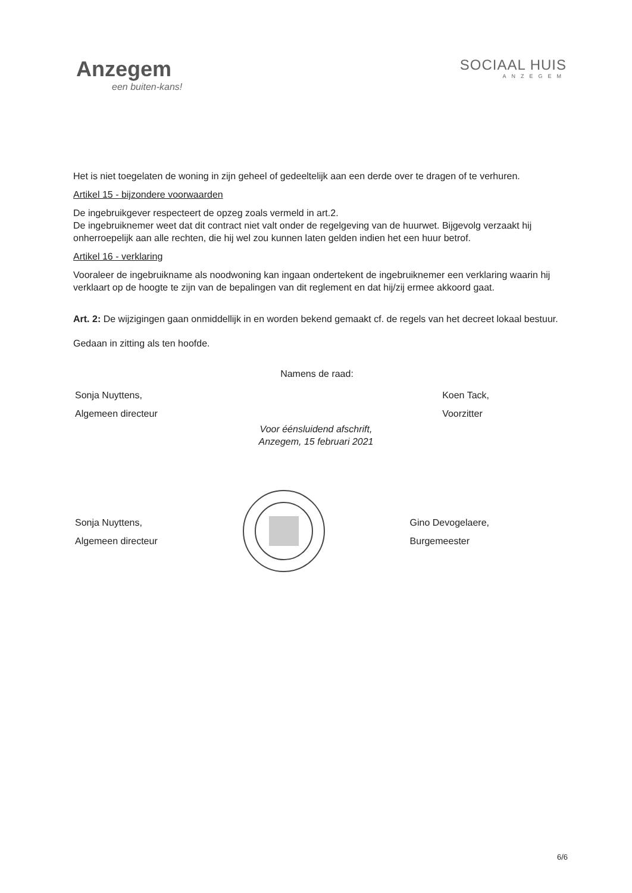Anzegem
een buiten-kans!
SOCIAAL HUIS
ANZEGEM
Het is niet toegelaten de woning in zijn geheel of gedeeltelijk aan een derde over te dragen of te verhuren.
Artikel 15 - bijzondere voorwaarden
De ingebruikgever respecteert de opzeg zoals vermeld in art.2.
De ingebruiknemer weet dat dit contract niet valt onder de regelgeving van de huurwet. Bijgevolg verzaakt hij onherroepelijk aan alle rechten, die hij wel zou kunnen laten gelden indien het een huur betrof.
Artikel 16 - verklaring
Vooraleer de ingebruikname als noodwoning kan ingaan ondertekent de ingebruiknemer een verklaring waarin hij verklaart op de hoogte te zijn van de bepalingen van dit reglement en dat hij/zij ermee akkoord gaat.
Art. 2: De wijzigingen gaan onmiddellijk in en worden bekend gemaakt cf. de regels van het decreet lokaal bestuur.
Gedaan in zitting als ten hoofde.
Namens de raad:
Sonja Nuyttens,
Algemeen directeur
Koen Tack,
Voorzitter
Voor éénsluidend afschrift,
Anzegem, 15 februari 2021
Sonja Nuyttens,
Algemeen directeur
Gino Devogelaere,
Burgemeester
6/6